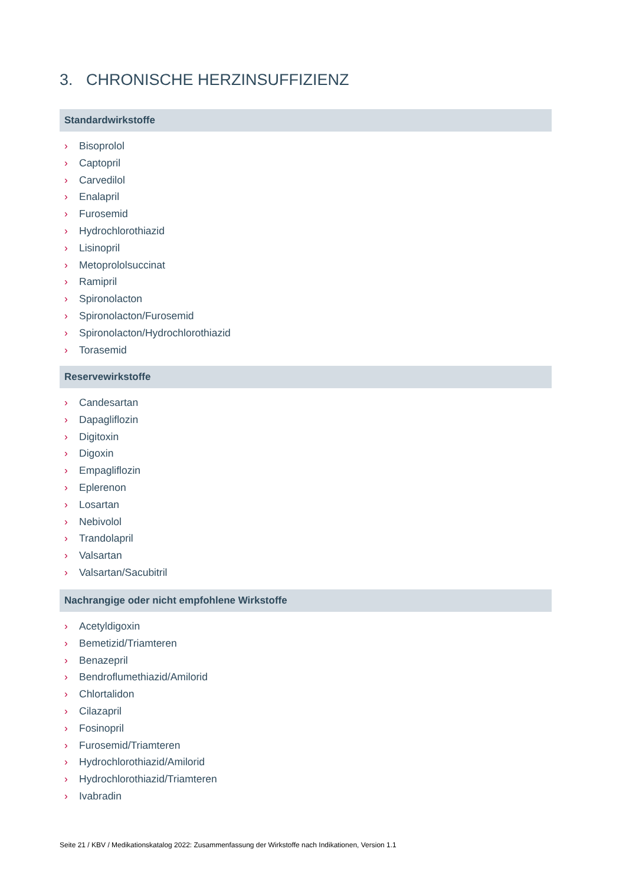3. CHRONISCHE HERZINSUFFIZIENZ
Standardwirkstoffe
› Bisoprolol
› Captopril
› Carvedilol
› Enalapril
› Furosemid
› Hydrochlorothiazid
› Lisinopril
› Metoprololsuccinat
› Ramipril
› Spironolacton
› Spironolacton/Furosemid
› Spironolacton/Hydrochlorothiazid
› Torasemid
Reservewirkstoffe
› Candesartan
› Dapagliflozin
› Digitoxin
› Digoxin
› Empagliflozin
› Eplerenon
› Losartan
› Nebivolol
› Trandolapril
› Valsartan
› Valsartan/Sacubitril
Nachrangige oder nicht empfohlene Wirkstoffe
› Acetyldigoxin
› Bemetizid/Triamteren
› Benazepril
› Bendroflumethiazid/Amilorid
› Chlortalidon
› Cilazapril
› Fosinopril
› Furosemid/Triamteren
› Hydrochlorothiazid/Amilorid
› Hydrochlorothiazid/Triamteren
› Ivabradin
Seite 21 / KBV / Medikationskatalog 2022: Zusammenfassung der Wirkstoffe nach Indikationen, Version 1.1